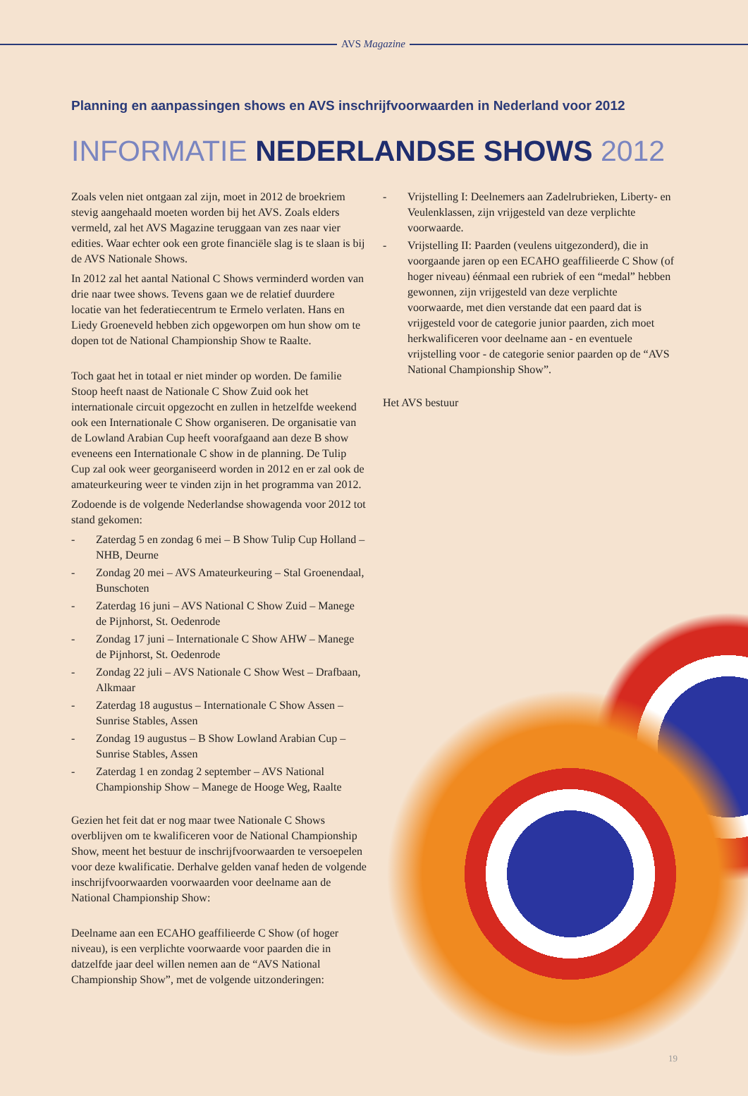AVS Magazine
Planning en aanpassingen shows en AVS inschrijfvoorwaarden in Nederland voor 2012
INFORMATIE NEDERLANDSE SHOWS 2012
Zoals velen niet ontgaan zal zijn, moet in 2012 de broekriem stevig aangehaald moeten worden bij het AVS. Zoals elders vermeld, zal het AVS Magazine teruggaan van zes naar vier edities. Waar echter ook een grote financiële slag is te slaan is bij de AVS Nationale Shows.
In 2012 zal het aantal National C Shows verminderd worden van drie naar twee shows. Tevens gaan we de relatief duurdere locatie van het federatiecentrum te Ermelo verlaten. Hans en Liedy Groeneveld hebben zich opgeworpen om hun show om te dopen tot de National Championship Show te Raalte.
Toch gaat het in totaal er niet minder op worden. De familie Stoop heeft naast de Nationale C Show Zuid ook het internationale circuit opgezocht en zullen in hetzelfde weekend ook een Internationale C Show organiseren. De organisatie van de Lowland Arabian Cup heeft voorafgaand aan deze B show eveneens een Internationale C show in de planning. De Tulip Cup zal ook weer georganiseerd worden in 2012 en er zal ook de amateurkeuring weer te vinden zijn in het programma van 2012.
Zodoende is de volgende Nederlandse showagenda voor 2012 tot stand gekomen:
- Zaterdag 5 en zondag 6 mei – B Show Tulip Cup Holland – NHB, Deurne
- Zondag 20 mei – AVS Amateurkeuring – Stal Groenendaal, Bunschoten
- Zaterdag 16 juni – AVS National C Show Zuid – Manege de Pijnhorst, St. Oedenrode
- Zondag 17 juni – Internationale C Show AHW – Manege de Pijnhorst, St. Oedenrode
- Zondag 22 juli – AVS Nationale C Show West – Drafbaan, Alkmaar
- Zaterdag 18 augustus – Internationale C Show Assen – Sunrise Stables, Assen
- Zondag 19 augustus – B Show Lowland Arabian Cup – Sunrise Stables, Assen
- Zaterdag 1 en zondag 2 september – AVS National Championship Show – Manege de Hooge Weg, Raalte
Gezien het feit dat er nog maar twee Nationale C Shows overblijven om te kwalificeren voor de National Championship Show, meent het bestuur de inschrijfvoorwaarden te versoepelen voor deze kwalificatie. Derhalve gelden vanaf heden de volgende inschrijfvoorwaarden voorwaarden voor deelname aan de National Championship Show:
Deelname aan een ECAHO geaffilieerde C Show (of hoger niveau), is een verplichte voorwaarde voor paarden die in datzelfde jaar deel willen nemen aan de “AVS National Championship Show”, met de volgende uitzonderingen:
- Vrijstelling I: Deelnemers aan Zadelrubrieken, Liberty- en Veulenklassen, zijn vrijgesteld van deze verplichte voorwaarde.
- Vrijstelling II: Paarden (veulens uitgezonderd), die in voorgaande jaren op een ECAHO geaffilieerde C Show (of hoger niveau) éénmaal een rubriek of een “medal” hebben gewonnen, zijn vrijgesteld van deze verplichte voorwaarde, met dien verstande dat een paard dat is vrijgesteld voor de categorie junior paarden, zich moet herkwalificeren voor deelname aan - en eventuele vrijstelling voor - de categorie senior paarden op de “AVS National Championship Show”.
Het AVS bestuur
19